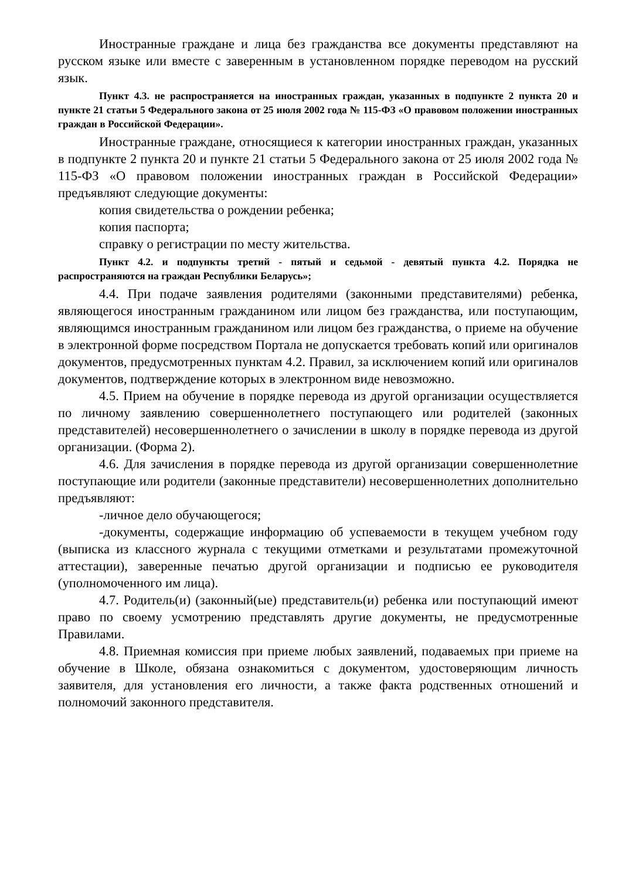Иностранные граждане и лица без гражданства все документы представляют на русском языке или вместе с заверенным в установленном порядке переводом на русский язык.
Пункт 4.3. не распространяется на иностранных граждан, указанных в подпункте 2 пункта 20 и пункте 21 статьи 5 Федерального закона от 25 июля 2002 года № 115-ФЗ «О правовом положении иностранных граждан в Российской Федерации».
Иностранные граждане, относящиеся к категории иностранных граждан, указанных в подпункте 2 пункта 20 и пункте 21 статьи 5 Федерального закона от 25 июля 2002 года № 115-ФЗ «О правовом положении иностранных граждан в Российской Федерации» предъявляют следующие документы:
копия свидетельства о рождении ребенка;
копия паспорта;
справку о регистрации по месту жительства.
Пункт 4.2. и подпункты третий - пятый и седьмой - девятый пункта 4.2. Порядка не распространяются на граждан Республики Беларусь»;
4.4. При подаче заявления родителями (законными представителями) ребенка, являющегося иностранным гражданином или лицом без гражданства, или поступающим, являющимся иностранным гражданином или лицом без гражданства, о приеме на обучение в электронной форме посредством Портала не допускается требовать копий или оригиналов документов, предусмотренных пунктам 4.2. Правил, за исключением копий или оригиналов документов, подтверждение которых в электронном виде невозможно.
4.5. Прием на обучение в порядке перевода из другой организации осуществляется по личному заявлению совершеннолетнего поступающего или родителей (законных представителей) несовершеннолетнего о зачислении в школу в порядке перевода из другой организации. (Форма 2).
4.6. Для зачисления в порядке перевода из другой организации совершеннолетние поступающие или родители (законные представители) несовершеннолетних дополнительно предъявляют:
-личное дело обучающегося;
-документы, содержащие информацию об успеваемости в текущем учебном году (выписка из классного журнала с текущими отметками и результатами промежуточной аттестации), заверенные печатью другой организации и подписью ее руководителя (уполномоченного им лица).
4.7. Родитель(и) (законный(ые) представитель(и) ребенка или поступающий имеют право по своему усмотрению представлять другие документы, не предусмотренные Правилами.
4.8. Приемная комиссия при приеме любых заявлений, подаваемых при приеме на обучение в Школе, обязана ознакомиться с документом, удостоверяющим личность заявителя, для установления его личности, а также факта родственных отношений и полномочий законного представителя.